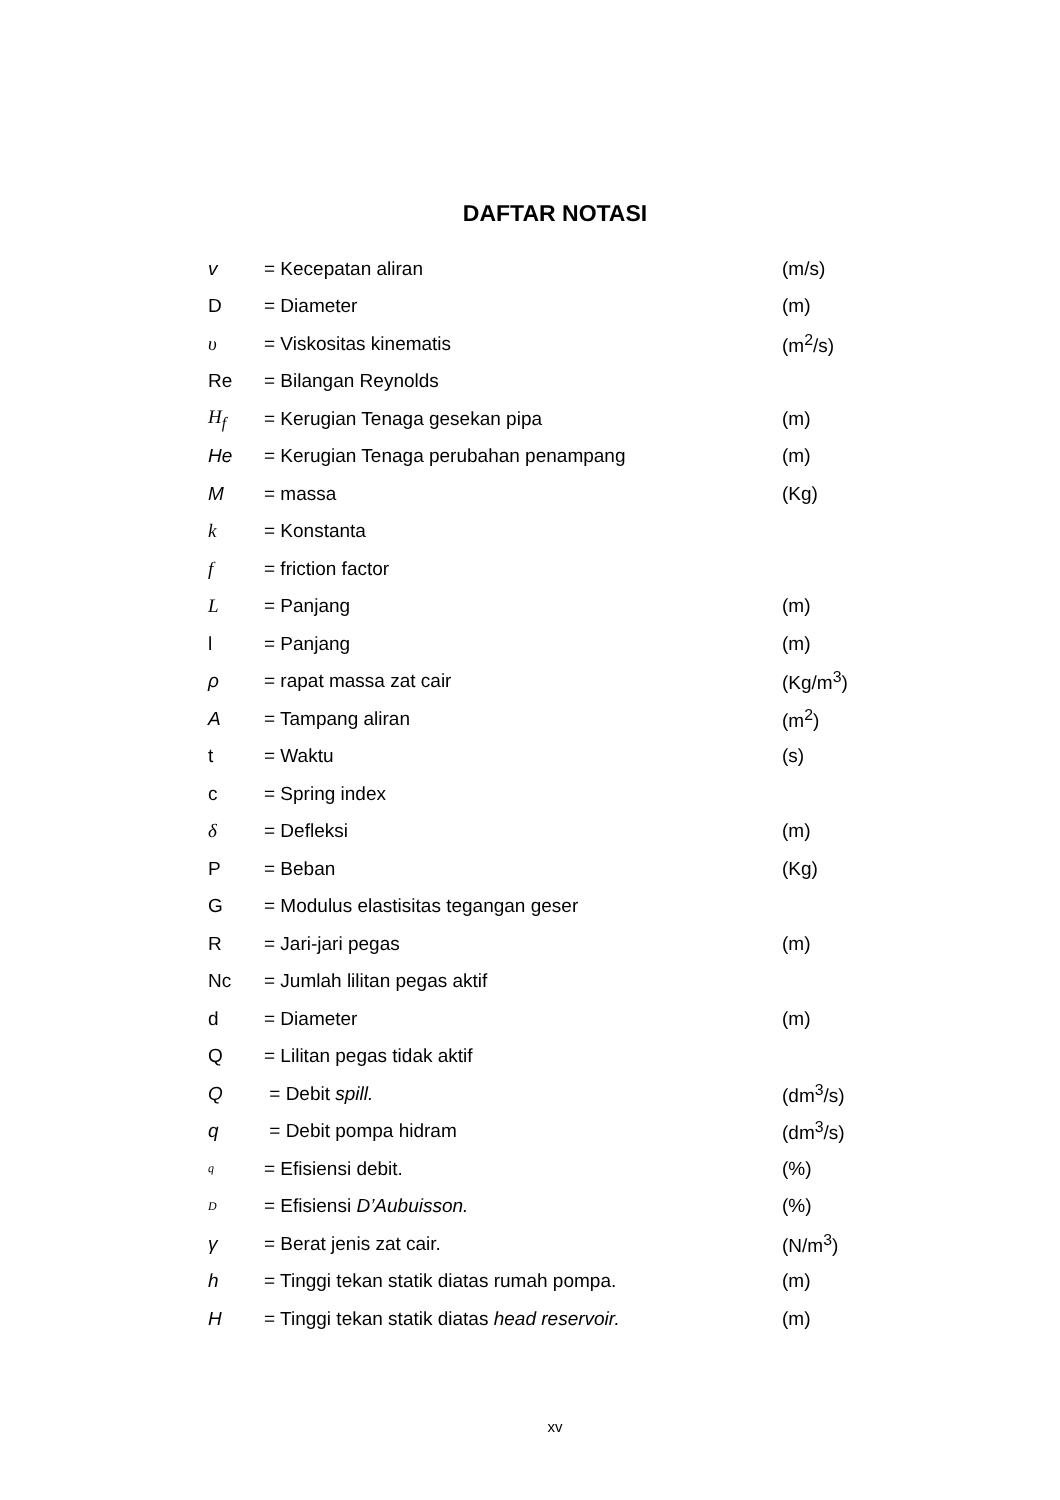DAFTAR NOTASI
| v | = Kecepatan aliran | (m/s) |
| D | = Diameter | (m) |
| υ | = Viskositas kinematis | (m<sup>2</sup>/s) |
| Re | = Bilangan Reynolds | |
| H<sub>f</sub> | = Kerugian Tenaga gesekan pipa | (m) |
| He | = Kerugian Tenaga perubahan penampang | (m) |
| M | = massa | (Kg) |
| k | = Konstanta | |
| f | = friction factor | |
| L | = Panjang | (m) |
| l | = Panjang | (m) |
| ρ | = rapat massa zat cair | (Kg/m<sup>3</sup>) |
| A | = Tampang aliran | (m<sup>2</sup>) |
| t | = Waktu | (s) |
| c | = Spring index | |
| δ | = Defleksi | (m) |
| P | = Beban | (Kg) |
| G | = Modulus elastisitas tegangan geser | |
| R | = Jari-jari pegas | (m) |
| Nc | = Jumlah lilitan pegas aktif | |
| d | = Diameter | (m) |
| Q | = Lilitan pegas tidak aktif | |
| Q | = Debit spill. | (dm<sup>3</sup>/s) |
| q | = Debit pompa hidram | (dm<sup>3</sup>/s) |
| q | = Efisiensi debit. | (%) |
| D | = Efisiensi D’Aubuisson. | (%) |
| γ | = Berat jenis zat cair. | (N/m<sup>3</sup>) |
| h | = Tinggi tekan statik diatas rumah pompa. | (m) |
| H | = Tinggi tekan statik diatas head reservoir. | (m) |
xv